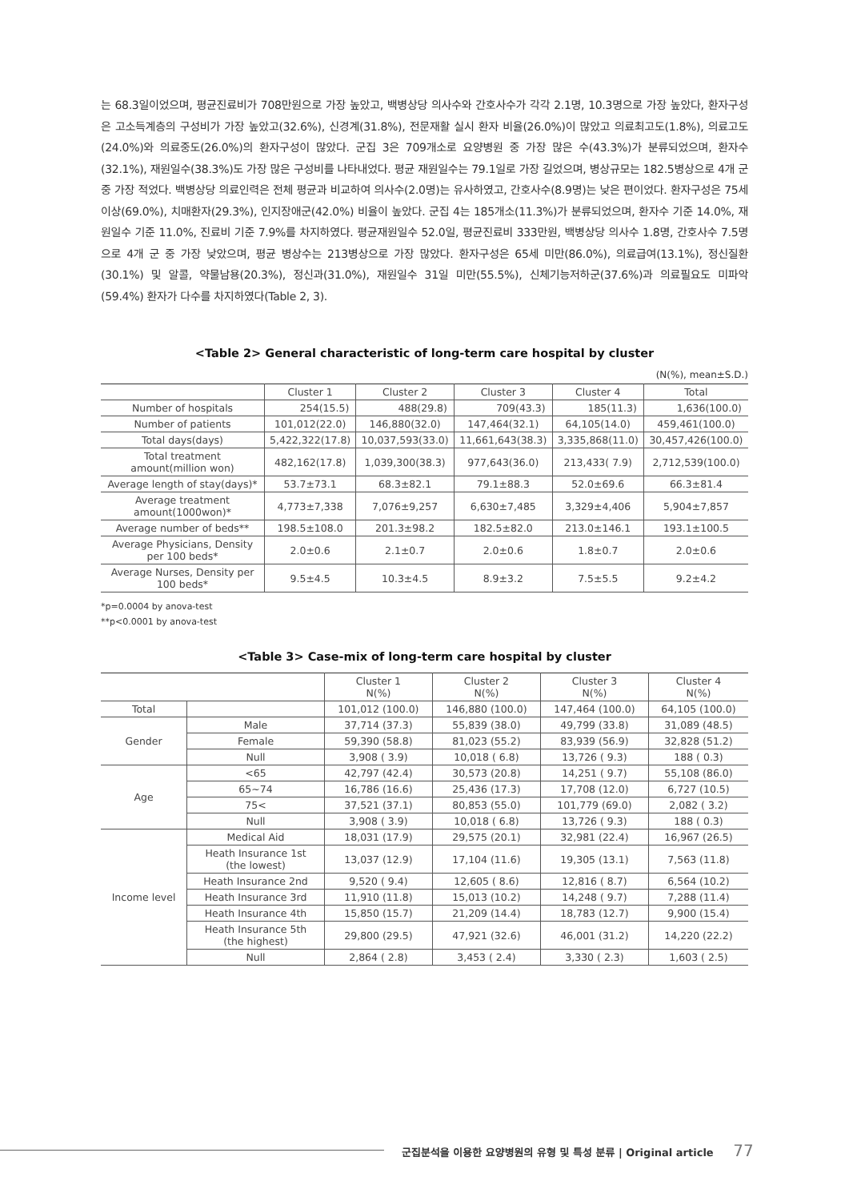는 68.3일이었으며, 평균진료비가 708만원으로 가장 높았고, 백병상당 의사수와 간호사수가 각각 2.1명, 10.3명으로 가장 높았다, 환자구성은 고소득계층의 구성비가 가장 높았고(32.6%), 신경계(31.8%), 전문재활 실시 환자 비율(26.0%)이 많았고 의료최고도(1.8%), 의료고도(24.0%)와 의료중도(26.0%)의 환자구성이 많았다. 군집 3은 709개소로 요양병원 중 가장 많은 수(43.3%)가 분류되었으며, 환자수(32.1%), 재원일수(38.3%)도 가장 많은 구성비를 나타내었다. 평균 재원일수는 79.1일로 가장 길었으며, 병상규모는 182.5병상으로 4개 군 중 가장 적었다. 백병상당 의료인력은 전체 평균과 비교하여 의사수(2.0명)는 유사하였고, 간호사수(8.9명)는 낮은 편이었다. 환자구성은 75세 이상(69.0%), 치매환자(29.3%), 인지장애군(42.0%) 비율이 높았다. 군집 4는 185개소(11.3%)가 분류되었으며, 환자수 기준 14.0%, 재원일수 기준 11.0%, 진료비 기준 7.9%를 차지하였다. 평균재원일수 52.0일, 평균진료비 333만원, 백병상당 의사수 1.8명, 간호사수 7.5명으로 4개 군 중 가장 낮았으며, 평균 병상수는 213병상으로 가장 많았다. 환자구성은 65세 미만(86.0%), 의료급여(13.1%), 정신질환(30.1%) 및 알콜, 약물남용(20.3%), 정신과(31.0%), 재원일수 31일 미만(55.5%), 신체기능저하군(37.6%)과 의료필요도 미파악(59.4%) 환자가 다수를 차지하였다(Table 2, 3).
<Table 2> General characteristic of long-term care hospital by cluster
(N(%), mean±S.D.)
| | Cluster 1 | Cluster 2 | Cluster 3 | Cluster 4 | Total |
| --- | --- | --- | --- | --- | --- |
| Number of hospitals | 254(15.5) | 488(29.8) | 709(43.3) | 185(11.3) | 1,636(100.0) |
| Number of patients | 101,012(22.0) | 146,880(32.0) | 147,464(32.1) | 64,105(14.0) | 459,461(100.0) |
| Total days(days) | 5,422,322(17.8) | 10,037,593(33.0) | 11,661,643(38.3) | 3,335,868(11.0) | 30,457,426(100.0) |
| Total treatment amount(million won) | 482,162(17.8) | 1,039,300(38.3) | 977,643(36.0) | 213,433( 7.9) | 2,712,539(100.0) |
| Average length of stay(days)* | 53.7±73.1 | 68.3±82.1 | 79.1±88.3 | 52.0±69.6 | 66.3±81.4 |
| Average treatment amount(1000won)* | 4,773±7,338 | 7,076±9,257 | 6,630±7,485 | 3,329±4,406 | 5,904±7,857 |
| Average number of beds** | 198.5±108.0 | 201.3±98.2 | 182.5±82.0 | 213.0±146.1 | 193.1±100.5 |
| Average Physicians, Density per 100 beds* | 2.0±0.6 | 2.1±0.7 | 2.0±0.6 | 1.8±0.7 | 2.0±0.6 |
| Average Nurses, Density per 100 beds* | 9.5±4.5 | 10.3±4.5 | 8.9±3.2 | 7.5±5.5 | 9.2±4.2 |
*p=0.0004 by anova-test
**p<0.0001 by anova-test
<Table 3> Case-mix of long-term care hospital by cluster
| | | Cluster 1 N(%) | Cluster 2 N(%) | Cluster 3 N(%) | Cluster 4 N(%) |
| --- | --- | --- | --- | --- | --- |
| Total | | 101,012 (100.0) | 146,880 (100.0) | 147,464 (100.0) | 64,105 (100.0) |
| Gender | Male | 37,714 (37.3) | 55,839 (38.0) | 49,799 (33.8) | 31,089 (48.5) |
| | Female | 59,390 (58.8) | 81,023 (55.2) | 83,939 (56.9) | 32,828 (51.2) |
| | Null | 3,908 ( 3.9) | 10,018 ( 6.8) | 13,726 ( 9.3) | 188 ( 0.3) |
| Age | <65 | 42,797 (42.4) | 30,573 (20.8) | 14,251 ( 9.7) | 55,108 (86.0) |
| | 65~74 | 16,786 (16.6) | 25,436 (17.3) | 17,708 (12.0) | 6,727 (10.5) |
| | 75< | 37,521 (37.1) | 80,853 (55.0) | 101,779 (69.0) | 2,082 ( 3.2) |
| | Null | 3,908 ( 3.9) | 10,018 ( 6.8) | 13,726 ( 9.3) | 188 ( 0.3) |
| Income level | Medical Aid | 18,031 (17.9) | 29,575 (20.1) | 32,981 (22.4) | 16,967 (26.5) |
| | Heath Insurance 1st (the lowest) | 13,037 (12.9) | 17,104 (11.6) | 19,305 (13.1) | 7,563 (11.8) |
| | Heath Insurance 2nd | 9,520 ( 9.4) | 12,605 ( 8.6) | 12,816 ( 8.7) | 6,564 (10.2) |
| | Heath Insurance 3rd | 11,910 (11.8) | 15,013 (10.2) | 14,248 ( 9.7) | 7,288 (11.4) |
| | Heath Insurance 4th | 15,850 (15.7) | 21,209 (14.4) | 18,783 (12.7) | 9,900 (15.4) |
| | Heath Insurance 5th (the highest) | 29,800 (29.5) | 47,921 (32.6) | 46,001 (31.2) | 14,220 (22.2) |
| | Null | 2,864 ( 2.8) | 3,453 ( 2.4) | 3,330 ( 2.3) | 1,603 ( 2.5) |
군집분석을 이용한 요양병원의 유형 및 특성 분류 | Original article 77